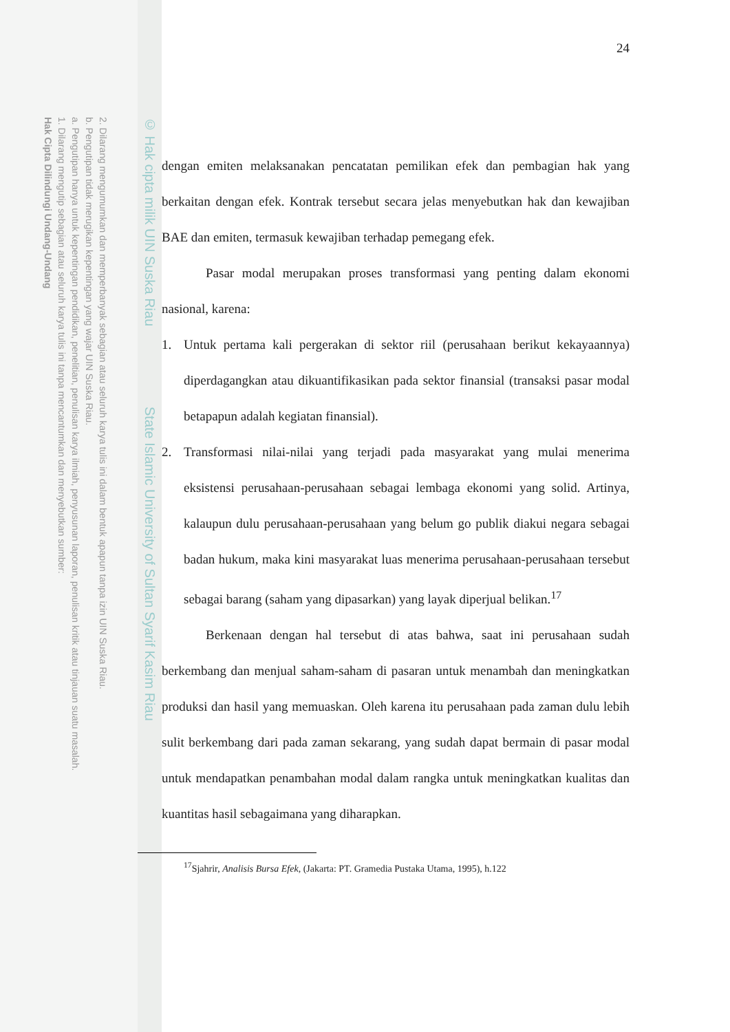2. Dilarang mengumumkan dan memperbanyak sebagian atau seluruh karya tulis ini dalam bentuk apapun tanpa izin UIN Suska Riau.
b. Pengutipan tidak merugikan kepentingan yang wajar UIN Suska Riau.
a. Pengutipan hanya untuk kepentingan pendidikan, penelitian, penulisan karya ilmiah, penyusunan laporan, penulisan kritik atau tinjauan suatu masalah.
1. Dilarang mengutip sebagian atau seluruh karya tulis ini tanpa mencantumkan dan menyebutkan sumber:
Hak Cipta Dilindungi Undang-Undang
© Hak cipta milik UIN Suska Riau State Islamic University of Sultan Syarif Kasim Riau
24
dengan emiten melaksanakan pencatatan pemilikan efek dan pembagian hak yang berkaitan dengan efek. Kontrak tersebut secara jelas menyebutkan hak dan kewajiban BAE dan emiten, termasuk kewajiban terhadap pemegang efek.
Pasar modal merupakan proses transformasi yang penting dalam ekonomi nasional, karena:
1. Untuk pertama kali pergerakan di sektor riil (perusahaan berikut kekayaannya) diperdagangkan atau dikuantifikasikan pada sektor finansial (transaksi pasar modal betapapun adalah kegiatan finansial).
2. Transformasi nilai-nilai yang terjadi pada masyarakat yang mulai menerima eksistensi perusahaan-perusahaan sebagai lembaga ekonomi yang solid. Artinya, kalaupun dulu perusahaan-perusahaan yang belum go publik diakui negara sebagai badan hukum, maka kini masyarakat luas menerima perusahaan-perusahaan tersebut sebagai barang (saham yang dipasarkan) yang layak diperjual belikan.<sup>17</sup>
Berkenaan dengan hal tersebut di atas bahwa, saat ini perusahaan sudah berkembang dan menjual saham-saham di pasaran untuk menambah dan meningkatkan produksi dan hasil yang memuaskan. Oleh karena itu perusahaan pada zaman dulu lebih sulit berkembang dari pada zaman sekarang, yang sudah dapat bermain di pasar modal untuk mendapatkan penambahan modal dalam rangka untuk meningkatkan kualitas dan kuantitas hasil sebagaimana yang diharapkan.
<sup>17</sup> Sjahrir, Analisis Bursa Efek, (Jakarta: PT. Gramedia Pustaka Utama, 1995), h.122